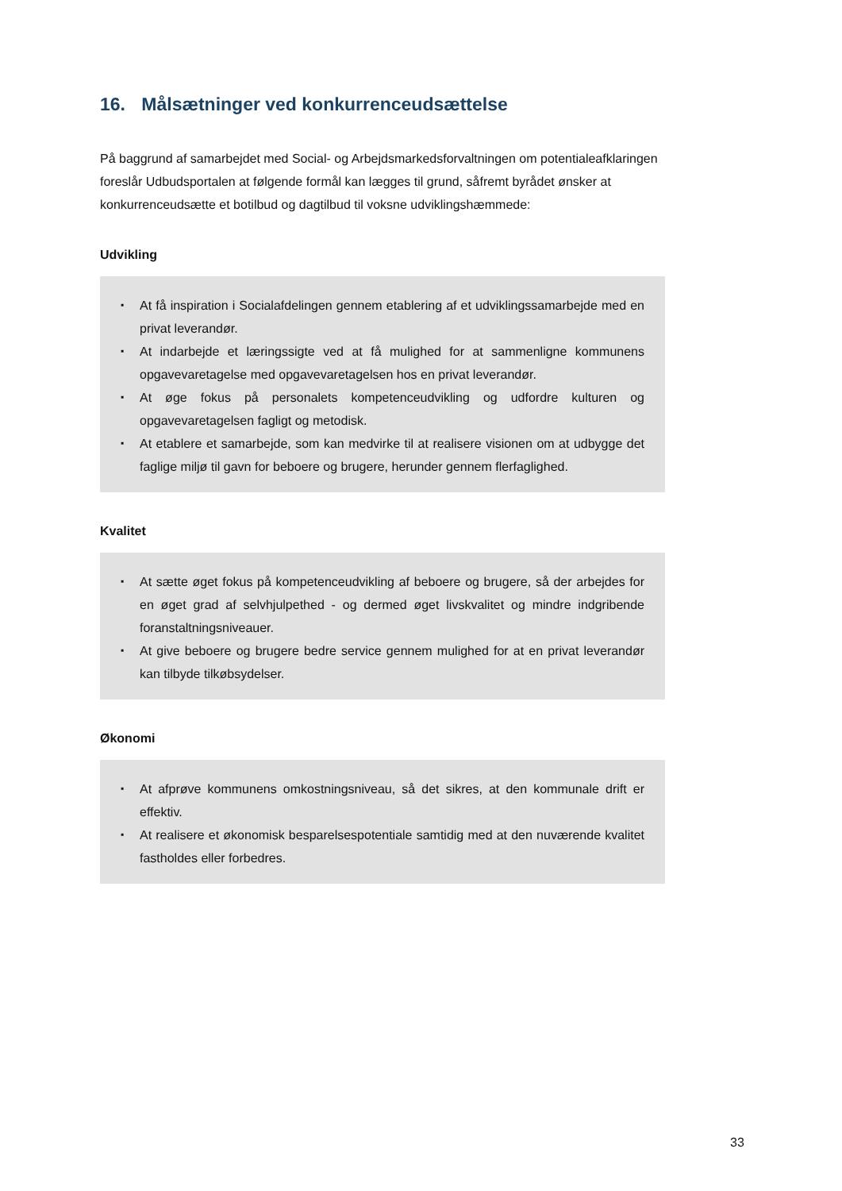16. Målsætninger ved konkurrenceudsættelse
På baggrund af samarbejdet med Social- og Arbejdsmarkedsforvaltningen om potentialeafklaringen foreslår Udbudsportalen at følgende formål kan lægges til grund, såfremt byrådet ønsker at konkurrenceudsætte et botilbud og dagtilbud til voksne udviklingshæmmede:
Udvikling
▪ At få inspiration i Socialafdelingen gennem etablering af et udviklingssamarbejde med en privat leverandør.
▪ At indarbejde et læringssigte ved at få mulighed for at sammenligne kommunens opgavevaretagelse med opgavevaretagelsen hos en privat leverandør.
▪ At øge fokus på personalets kompetenceudvikling og udfordre kulturen og opgavevaretagelsen fagligt og metodisk.
▪ At etablere et samarbejde, som kan medvirke til at realisere visionen om at udbygge det faglige miljø til gavn for beboere og brugere, herunder gennem flerfaglighed.
Kvalitet
▪ At sætte øget fokus på kompetenceudvikling af beboere og brugere, så der arbejdes for en øget grad af selvhjulpethed - og dermed øget livskvalitet og mindre indgribende foranstaltningsniveauer.
▪ At give beboere og brugere bedre service gennem mulighed for at en privat leverandør kan tilbyde tilkøbsydelser.
Økonomi
▪ At afprøve kommunens omkostningsniveau, så det sikres, at den kommunale drift er effektiv.
▪ At realisere et økonomisk besparelsespotentiale samtidig med at den nuværende kvalitet fastholdes eller forbedres.
33